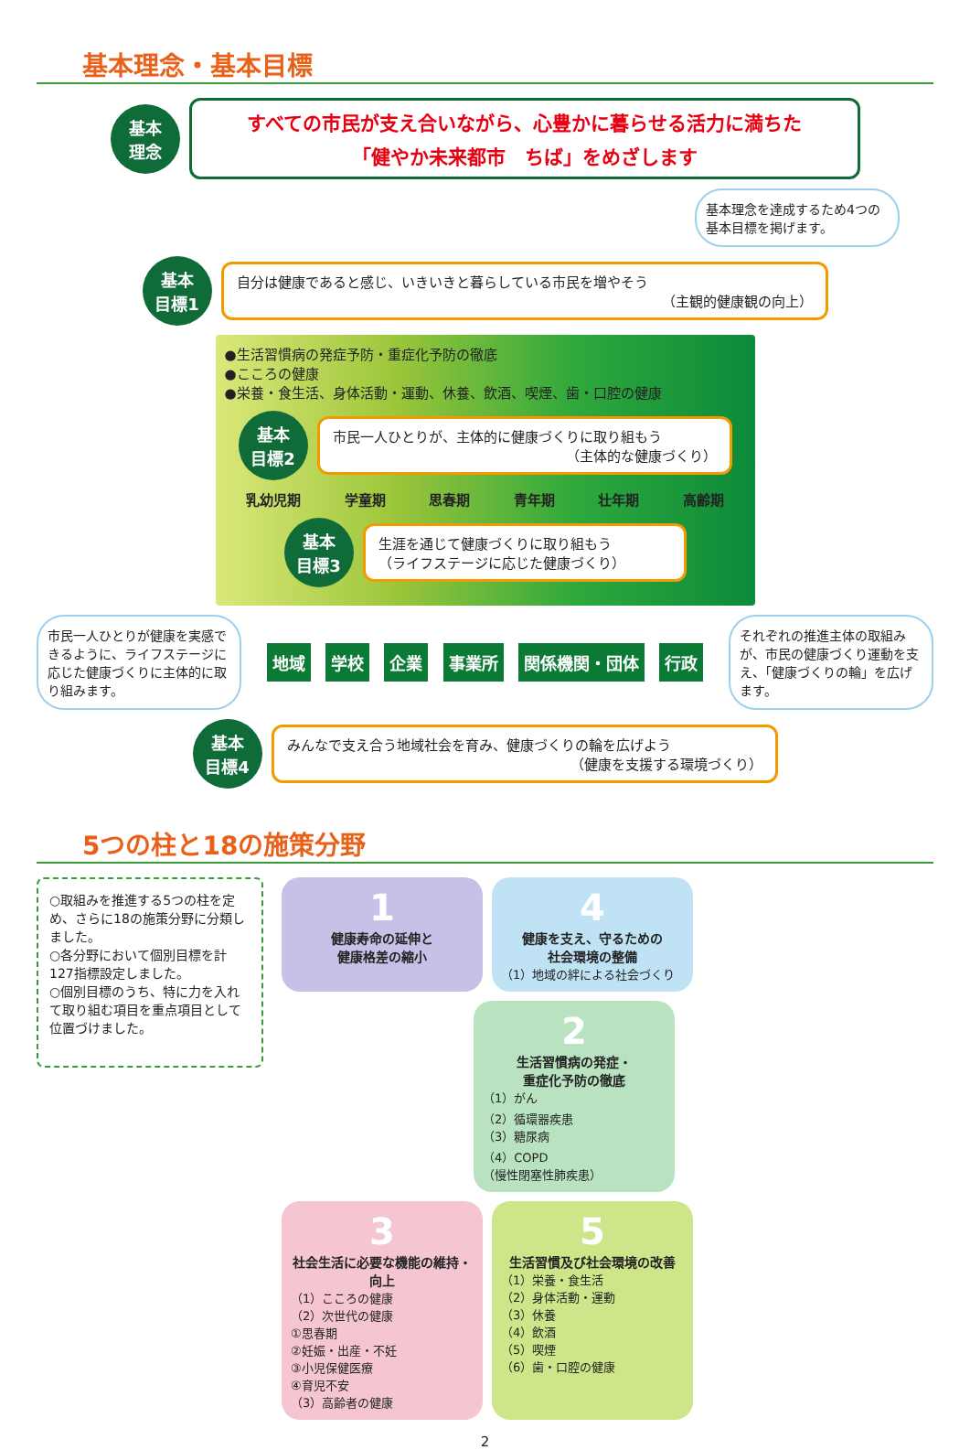基本理念・基本目標
基本
理念
すべての市民が支え合いながら、心豊かに暮らせる活力に満ちた
「健やか未来都市　ちば」をめざします
基本理念を達成するため4つの基本目標を掲げます。
基本
目標1
自分は健康であると感じ、いきいきと暮らしている市民を増やそう
（主観的健康観の向上）
●生活習慣病の発症予防・重症化予防の徹底
●こころの健康
●栄養・食生活、身体活動・運動、休養、飲酒、喫煙、歯・口腔の健康
基本
目標2
市民一人ひとりが、主体的に健康づくりに取り組もう
（主体的な健康づくり）
乳幼児期 学童期 思春期 青年期 壮年期 高齢期
基本
目標3
生涯を通じて健康づくりに取り組もう
（ライフステージに応じた健康づくり）
市民一人ひとりが健康を実感できるように、ライフステージに応じた健康づくりに主体的に取り組みます。
地域 学校 企業 事業所 関係機関・団体 行政
それぞれの推進主体の取組みが、市民の健康づくり運動を支え、「健康づくりの輪」を広げます。
基本
目標4
みんなで支え合う地域社会を育み、健康づくりの輪を広げよう
（健康を支援する環境づくり）
5つの柱と18の施策分野
○取組みを推進する5つの柱を定め、さらに18の施策分野に分類しました。
○各分野において個別目標を計127指標設定しました。
○個別目標のうち、特に力を入れて取り組む項目を重点項目として位置づけました。
1
健康寿命の延伸と
健康格差の縮小
4
健康を支え、守るための
社会環境の整備
（1）地域の絆による社会づくり
2
生活習慣病の発症・
重症化予防の徹底
（1）がん
（2）循環器疾患
（3）糖尿病
（4）COPD
（慢性閉塞性肺疾患）
3
社会生活に必要な機能の維持・向上
（1）こころの健康
（2）次世代の健康
①思春期
②妊娠・出産・不妊
③小児保健医療
④育児不安
（3）高齢者の健康
5
生活習慣及び社会環境の改善
（1）栄養・食生活
（2）身体活動・運動
（3）休養
（4）飲酒
（5）喫煙
（6）歯・口腔の健康
2